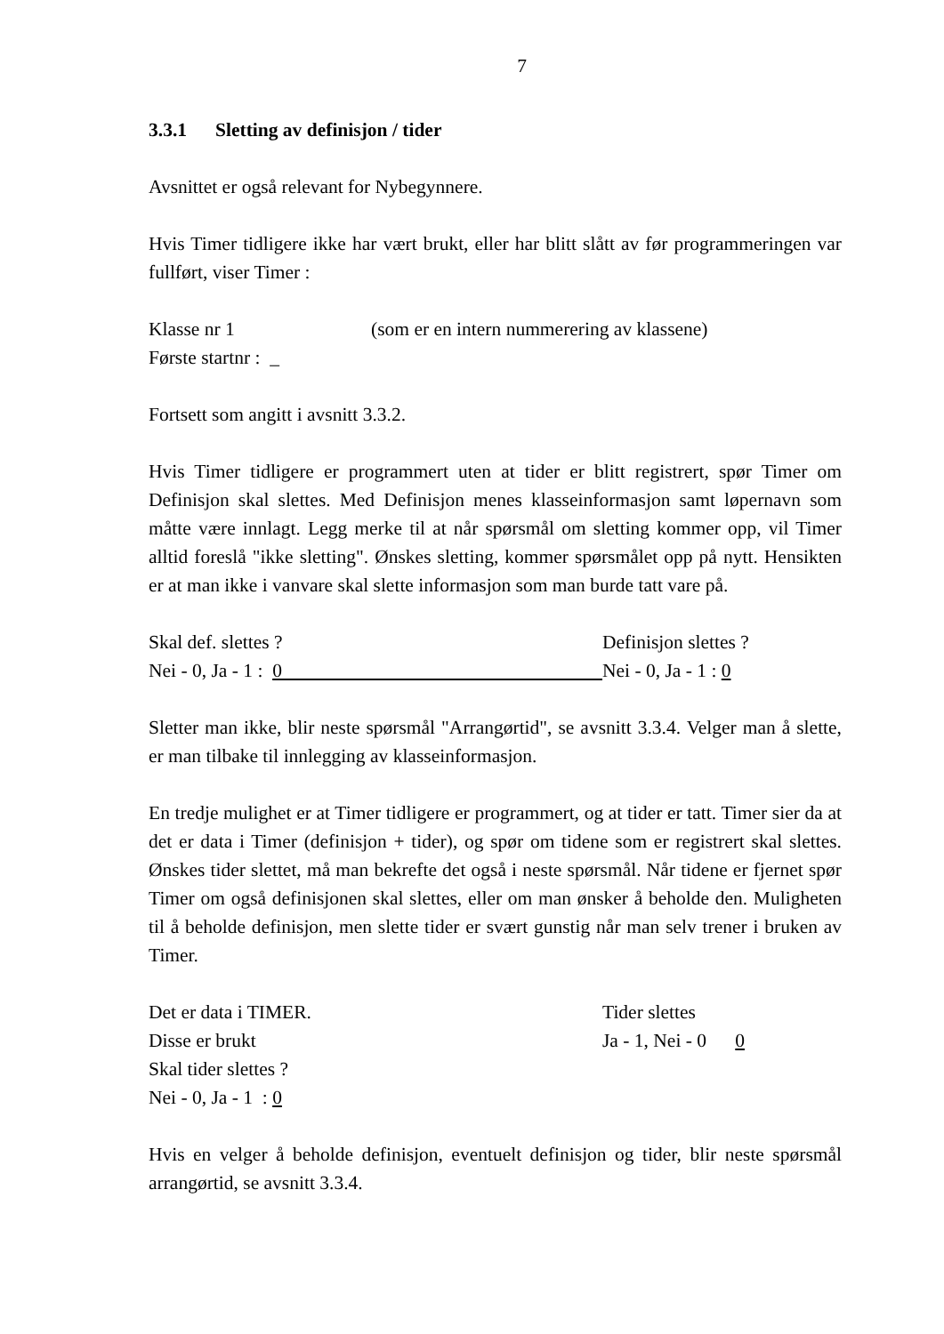7
3.3.1 Sletting av definisjon / tider
Avsnittet er også relevant for Nybegynnere.
Hvis Timer tidligere ikke har vært brukt, eller har blitt slått av før programmeringen var fullført, viser Timer :
Klasse nr 1 (som er en intern nummerering av klassene)
Første startnr : _
Fortsett som angitt i avsnitt 3.3.2.
Hvis Timer tidligere er programmert uten at tider er blitt registrert, spør Timer om Definisjon skal slettes. Med Definisjon menes klasseinformasjon samt løpernavn som måtte være innlagt. Legg merke til at når spørsmål om sletting kommer opp, vil Timer alltid foreslå "ikke sletting". Ønskes sletting, kommer spørsmålet opp på nytt. Hensikten er at man ikke i vanvare skal slette informasjon som man burde tatt vare på.
Skal def. slettes ? Definisjon slettes ?
Nei - 0, Ja - 1 : 0 Nei - 0, Ja - 1 : 0
Sletter man ikke, blir neste spørsmål "Arrangørtid", se avsnitt 3.3.4. Velger man å slette, er man tilbake til innlegging av klasseinformasjon.
En tredje mulighet er at Timer tidligere er programmert, og at tider er tatt. Timer sier da at det er data i Timer (definisjon + tider), og spør om tidene som er registrert skal slettes. Ønskes tider slettet, må man bekrefte det også i neste spørsmål. Når tidene er fjernet spør Timer om også definisjonen skal slettes, eller om man ønsker å beholde den. Muligheten til å beholde definisjon, men slette tider er svært gunstig når man selv trener i bruken av Timer.
Det er data i TIMER. Tider slettes
Disse er brukt Ja - 1, Nei - 0 0
Skal tider slettes ?
Nei - 0, Ja - 1 : 0
Hvis en velger å beholde definisjon, eventuelt definisjon og tider, blir neste spørsmål arrangørtid, se avsnitt 3.3.4.